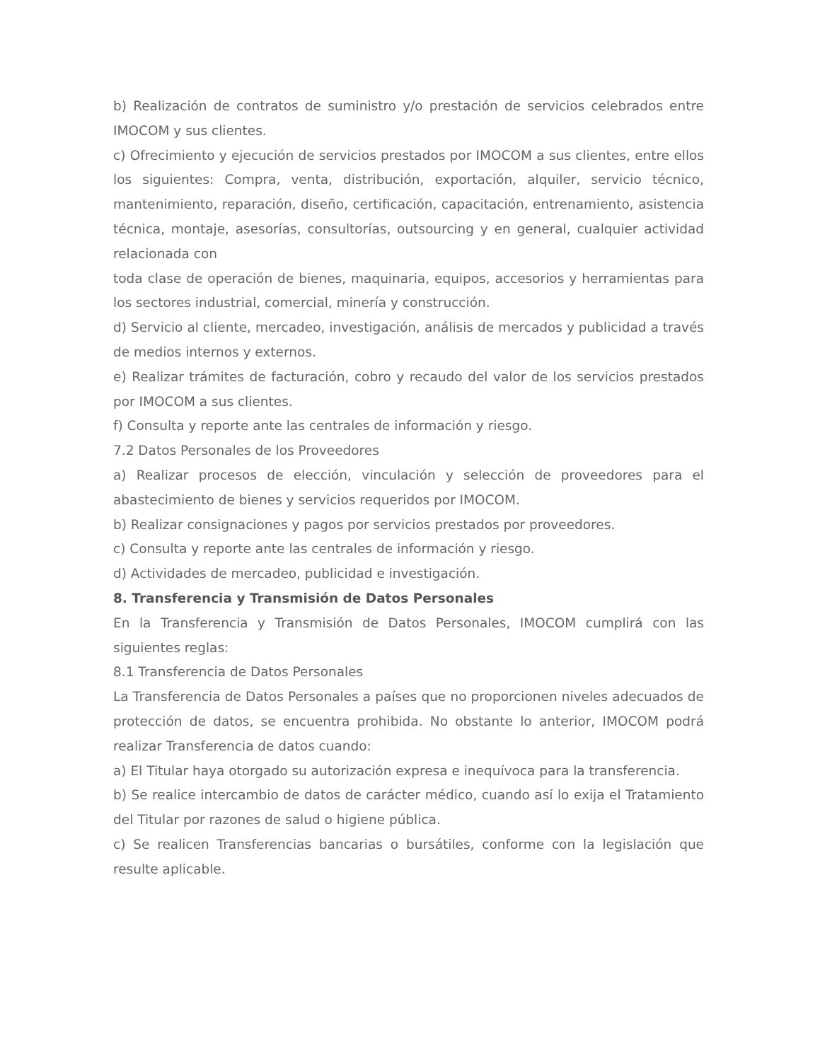b) Realización de contratos de suministro y/o prestación de servicios celebrados entre IMOCOM y sus clientes.
c) Ofrecimiento y ejecución de servicios prestados por IMOCOM a sus clientes, entre ellos los siguientes: Compra, venta, distribución, exportación, alquiler, servicio técnico, mantenimiento, reparación, diseño, certificación, capacitación, entrenamiento, asistencia técnica, montaje, asesorías, consultorías, outsourcing y en general, cualquier actividad relacionada con
toda clase de operación de bienes, maquinaria, equipos, accesorios y herramientas para los sectores industrial, comercial, minería y construcción.
d) Servicio al cliente, mercadeo, investigación, análisis de mercados y publicidad a través de medios internos y externos.
e) Realizar trámites de facturación, cobro y recaudo del valor de los servicios prestados por IMOCOM a sus clientes.
f) Consulta y reporte ante las centrales de información y riesgo.
7.2 Datos Personales de los Proveedores
a) Realizar procesos de elección, vinculación y selección de proveedores para el abastecimiento de bienes y servicios requeridos por IMOCOM.
b) Realizar consignaciones y pagos por servicios prestados por proveedores.
c) Consulta y reporte ante las centrales de información y riesgo.
d) Actividades de mercadeo, publicidad e investigación.
8. Transferencia y Transmisión de Datos Personales
En la Transferencia y Transmisión de Datos Personales, IMOCOM cumplirá con las siguientes reglas:
8.1 Transferencia de Datos Personales
La Transferencia de Datos Personales a países que no proporcionen niveles adecuados de protección de datos, se encuentra prohibida. No obstante lo anterior, IMOCOM podrá realizar Transferencia de datos cuando:
a) El Titular haya otorgado su autorización expresa e inequívoca para la transferencia.
b) Se realice intercambio de datos de carácter médico, cuando así lo exija el Tratamiento del Titular por razones de salud o higiene pública.
c) Se realicen Transferencias bancarias o bursátiles, conforme con la legislación que resulte aplicable.